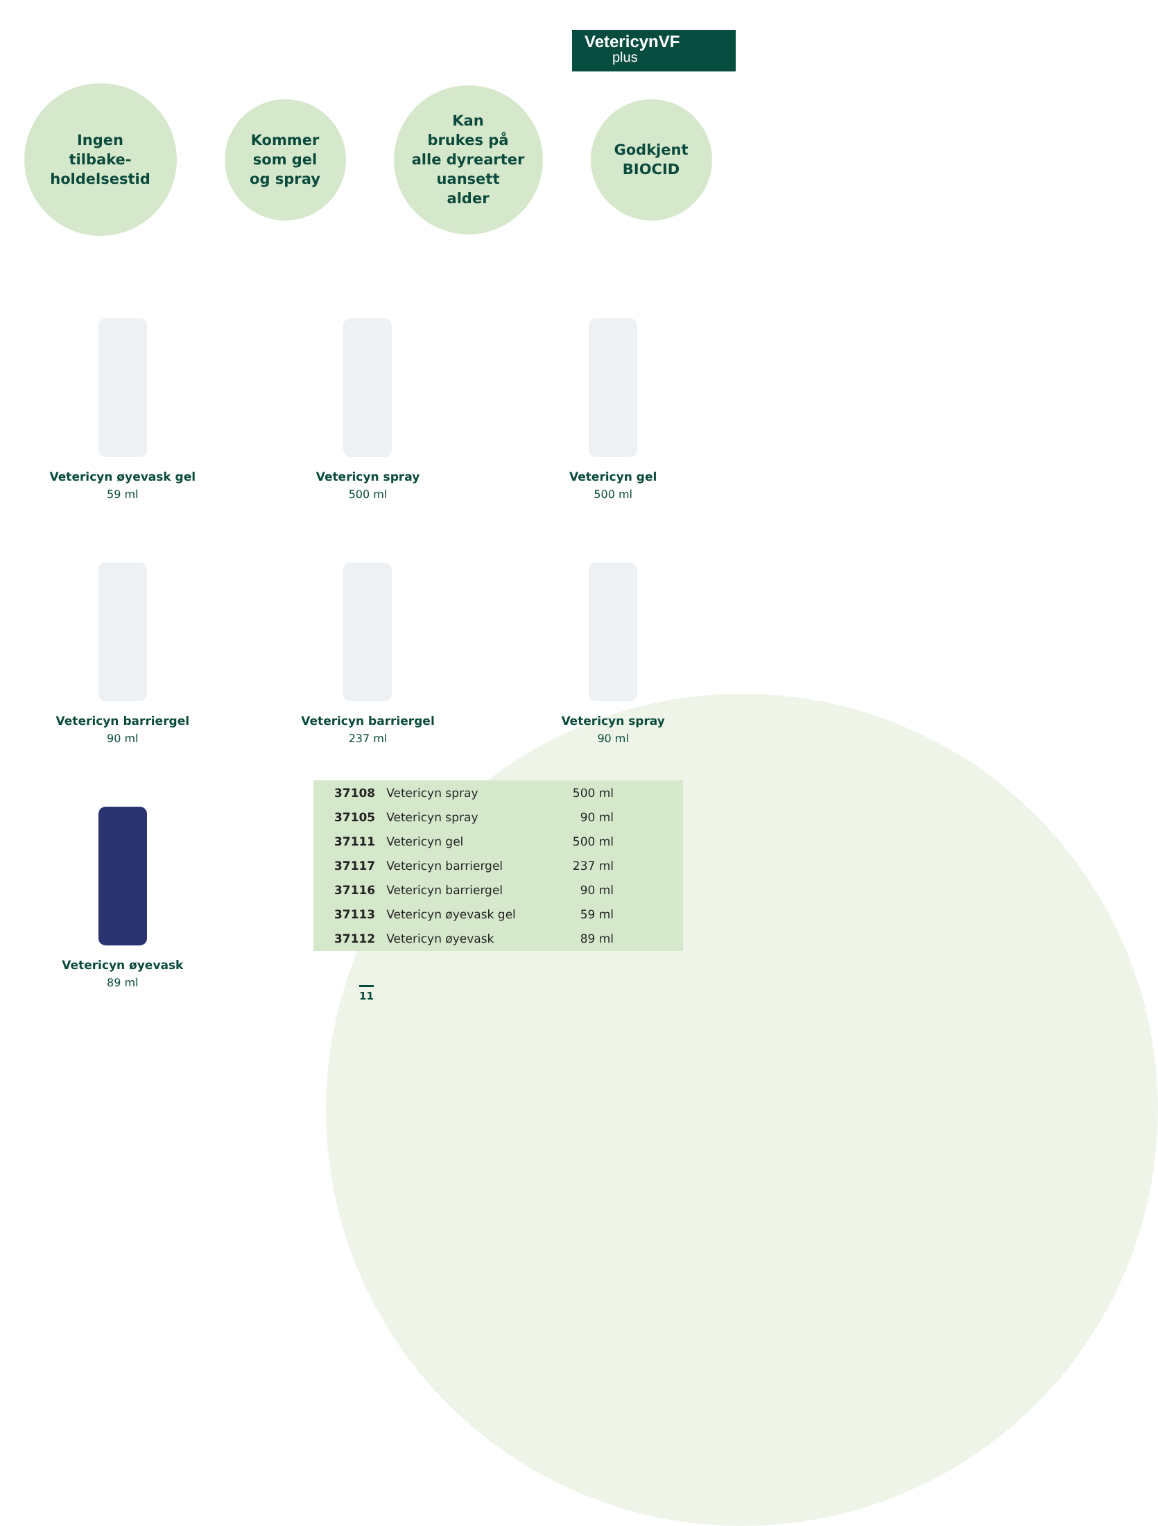VetericynVF
plus
Ingen
tilbake-
holdelsestid
Kommer
som gel
og spray
Kan
brukes på
alle dyrearter
uansett
alder
Godkjent
BIOCID
Vetericyn øyevask gel
59 ml
Vetericyn spray
500 ml
Vetericyn gel
500 ml
Vetericyn barriergel
90 ml
Vetericyn barriergel
237 ml
Vetericyn spray
90 ml
Vetericyn øyevask
89 ml
| 37108 | Vetericyn spray | 500 ml |
| 37105 | Vetericyn spray | 90 ml |
| 37111 | Vetericyn gel | 500 ml |
| 37117 | Vetericyn barriergel | 237 ml |
| 37116 | Vetericyn barriergel | 90 ml |
| 37113 | Vetericyn øyevask gel | 59 ml |
| 37112 | Vetericyn øyevask | 89 ml |
11